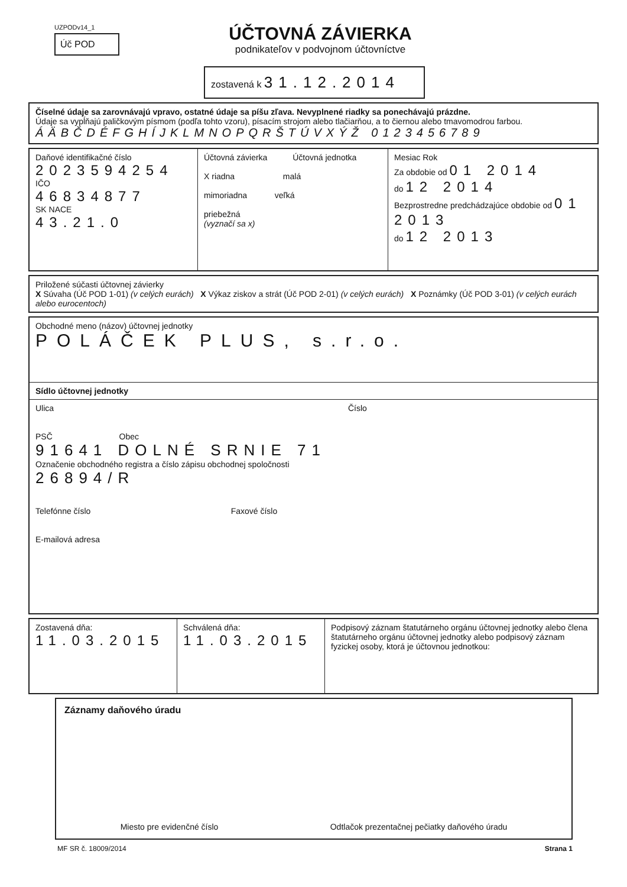UZPODv14_1
Úč POD
ÚČTOVNÁ ZÁVIERKA
podnikateľov v podvojnom účtovníctve
zostavená k 31.12.2014
Číselné údaje sa zarovnávajú vpravo, ostatné údaje sa píšu zľava. Nevyplnené riadky sa ponechávajú prázdne.
Údaje sa vypĺňajú paličkovým písmom (podľa tohto vzoru), písacím strojom alebo tlačiarňou, a to čiernou alebo tmavomodrou farbou.
ÁÄBČDÉFGHÍJKLMNOPQRŠTÚVXÝŽ 0123456789
Daňové identifikačné číslo
2023594254
IČO
46834877
SK NACE
43.21.0
Účtovná závierka Účtovná jednotka
X riadna malá
mimoriadna veľká
priebežná
(vyznačí sa x)
Mesiac Rok
Za obdobie od 01 2014
do 12 2014
Bezprostredne predchádzajúce obdobie od 01 2013
do 12 2013
Priložené súčasti účtovnej závierky
X Súvaha (Úč POD 1-01) (v celých eurách) X Výkaz ziskov a strát (Úč POD 2-01) (v celých eurách) X Poznámky (Úč POD 3-01) (v celých eurách alebo eurocentoch)
Obchodné meno (názov) účtovnej jednotky
POLÁČEK PLUS, s.r.o.
Sídlo účtovnej jednotky
Ulica Číslo
PSČ Obec
91641 DOLNÉ SRNIE 71
Označenie obchodného registra a číslo zápisu obchodnej spoločnosti
26894/R
Telefónne číslo Faxové číslo
E-mailová adresa
Zostavená dňa:
11.03.2015
Schválená dňa:
11.03.2015
Podpisový záznam štatutárneho orgánu účtovnej jednotky alebo člena štatutárneho orgánu účtovnej jednotky alebo podpisový záznam fyzickej osoby, ktorá je účtovnou jednotkou:
Záznamy daňového úradu
Miesto pre evidenčné číslo Odtlačok prezentačnej pečiatky daňového úradu
MF SR č. 18009/2014 Strana 1